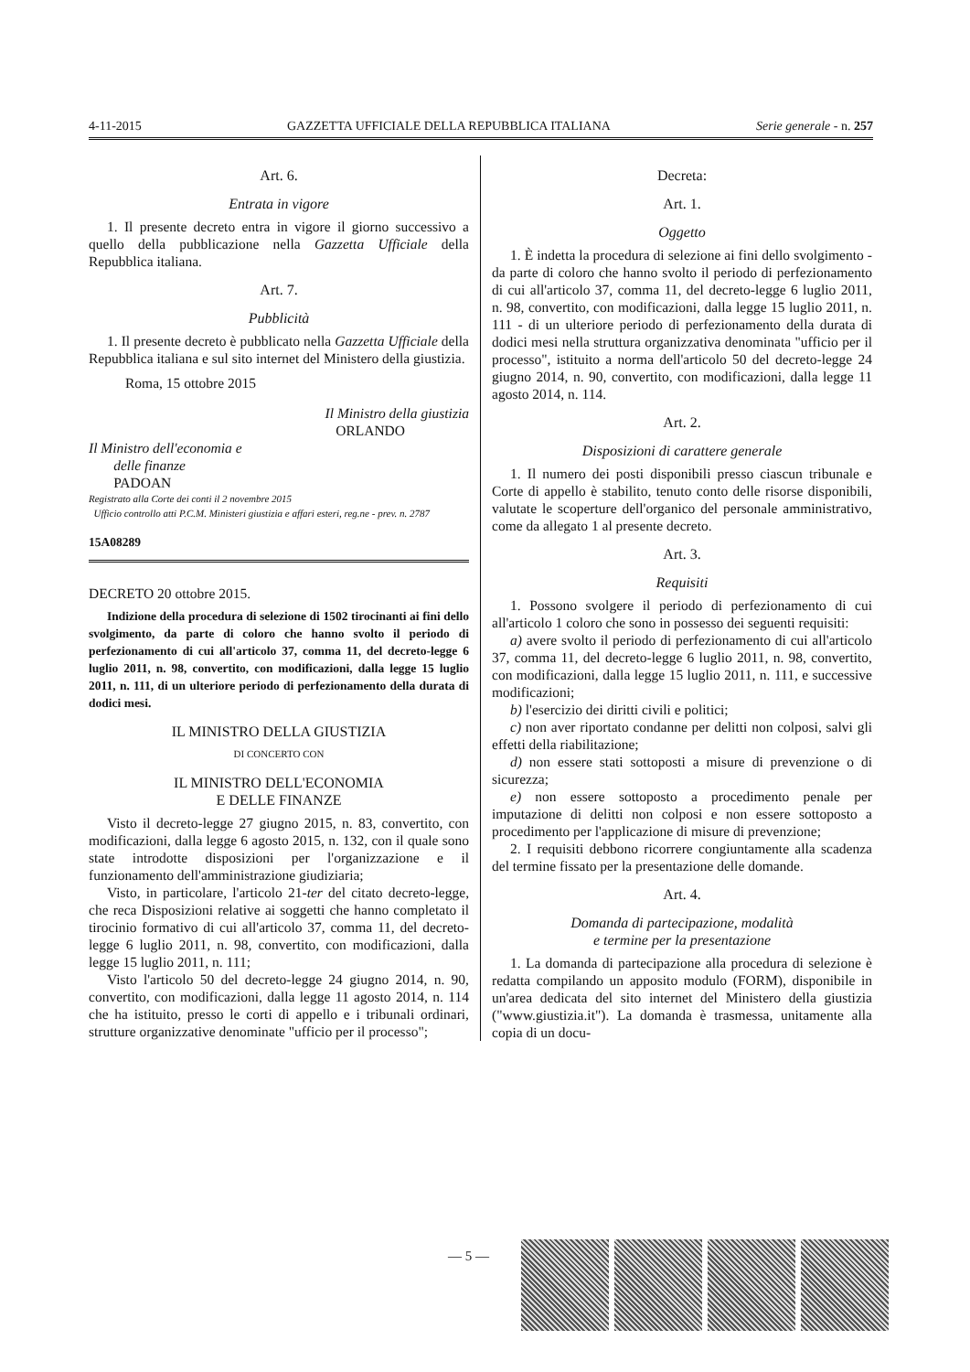4-11-2015 GAZZETTA UFFICIALE DELLA REPUBBLICA ITALIANA Serie generale - n. 257
Art. 6.
Entrata in vigore
1. Il presente decreto entra in vigore il giorno successivo a quello della pubblicazione nella Gazzetta Ufficiale della Repubblica italiana.
Art. 7.
Pubblicità
1. Il presente decreto è pubblicato nella Gazzetta Ufficiale della Repubblica italiana e sul sito internet del Ministero della giustizia.
Roma, 15 ottobre 2015
Il Ministro della giustizia
ORLANDO
Il Ministro dell'economia e
delle finanze
PADOAN
Registrato alla Corte dei conti il 2 novembre 2015
Ufficio controllo atti P.C.M. Ministeri giustizia e affari esteri, reg.ne - prev. n. 2787
15A08289
DECRETO 20 ottobre 2015.
Indizione della procedura di selezione di 1502 tirocinanti ai fini dello svolgimento, da parte di coloro che hanno svolto il periodo di perfezionamento di cui all'articolo 37, comma 11, del decreto-legge 6 luglio 2011, n. 98, convertito, con modificazioni, dalla legge 15 luglio 2011, n. 111, di un ulteriore periodo di perfezionamento della durata di dodici mesi.
IL MINISTRO DELLA GIUSTIZIA
DI CONCERTO CON
IL MINISTRO DELL'ECONOMIA
E DELLE FINANZE
Visto il decreto-legge 27 giugno 2015, n. 83, convertito, con modificazioni, dalla legge 6 agosto 2015, n. 132, con il quale sono state introdotte disposizioni per l'organizzazione e il funzionamento dell'amministrazione giudiziaria;
Visto, in particolare, l'articolo 21-ter del citato decreto-legge, che reca Disposizioni relative ai soggetti che hanno completato il tirocinio formativo di cui all'articolo 37, comma 11, del decreto-legge 6 luglio 2011, n. 98, convertito, con modificazioni, dalla legge 15 luglio 2011, n. 111;
Visto l'articolo 50 del decreto-legge 24 giugno 2014, n. 90, convertito, con modificazioni, dalla legge 11 agosto 2014, n. 114 che ha istituito, presso le corti di appello e i tribunali ordinari, strutture organizzative denominate "ufficio per il processo";
Decreta:
Art. 1.
Oggetto
1. È indetta la procedura di selezione ai fini dello svolgimento - da parte di coloro che hanno svolto il periodo di perfezionamento di cui all'articolo 37, comma 11, del decreto-legge 6 luglio 2011, n. 98, convertito, con modificazioni, dalla legge 15 luglio 2011, n. 111 - di un ulteriore periodo di perfezionamento della durata di dodici mesi nella struttura organizzativa denominata "ufficio per il processo", istituito a norma dell'articolo 50 del decreto-legge 24 giugno 2014, n. 90, convertito, con modificazioni, dalla legge 11 agosto 2014, n. 114.
Art. 2.
Disposizioni di carattere generale
1. Il numero dei posti disponibili presso ciascun tribunale e Corte di appello è stabilito, tenuto conto delle risorse disponibili, valutate le scoperture dell'organico del personale amministrativo, come da allegato 1 al presente decreto.
Art. 3.
Requisiti
1. Possono svolgere il periodo di perfezionamento di cui all'articolo 1 coloro che sono in possesso dei seguenti requisiti:
a) avere svolto il periodo di perfezionamento di cui all'articolo 37, comma 11, del decreto-legge 6 luglio 2011, n. 98, convertito, con modificazioni, dalla legge 15 luglio 2011, n. 111, e successive modificazioni;
b) l'esercizio dei diritti civili e politici;
c) non aver riportato condanne per delitti non colposi, salvi gli effetti della riabilitazione;
d) non essere stati sottoposti a misure di prevenzione o di sicurezza;
e) non essere sottoposto a procedimento penale per imputazione di delitti non colposi e non essere sottoposto a procedimento per l'applicazione di misure di prevenzione;
2. I requisiti debbono ricorrere congiuntamente alla scadenza del termine fissato per la presentazione delle domande.
Art. 4.
Domanda di partecipazione, modalità
e termine per la presentazione
1. La domanda di partecipazione alla procedura di selezione è redatta compilando un apposito modulo (FORM), disponibile in un'area dedicata del sito internet del Ministero della giustizia ("www.giustizia.it"). La domanda è trasmessa, unitamente alla copia di un docu-
— 5 —